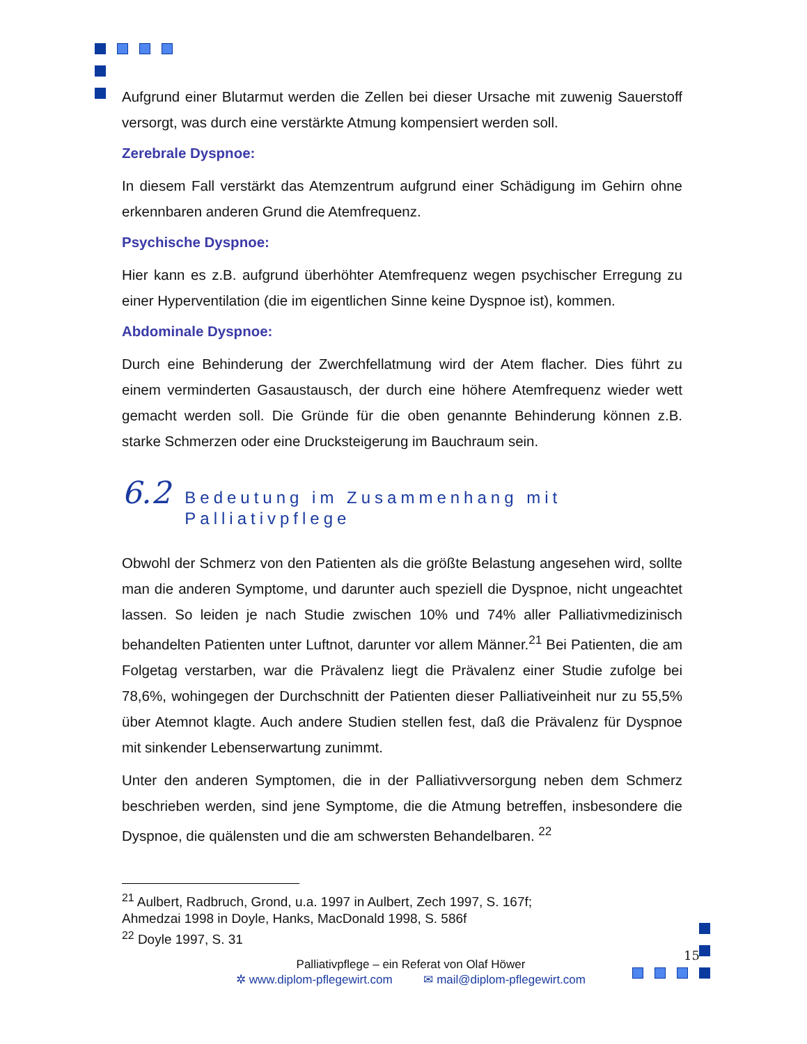Aufgrund einer Blutarmut werden die Zellen bei dieser Ursache mit zuwenig Sauerstoff versorgt, was durch eine verstärkte Atmung kompensiert werden soll.
Zerebrale Dyspnoe:
In diesem Fall verstärkt das Atemzentrum aufgrund einer Schädigung im Gehirn ohne erkennbaren anderen Grund die Atemfrequenz.
Psychische Dyspnoe:
Hier kann es z.B. aufgrund überhöhter Atemfrequenz wegen psychischer Erregung zu einer Hyperventilation (die im eigentlichen Sinne keine Dyspnoe ist), kommen.
Abdominale Dyspnoe:
Durch eine Behinderung der Zwerchfellatmung wird der Atem flacher. Dies führt zu einem verminderten Gasaustausch, der durch eine höhere Atemfrequenz wieder wett gemacht werden soll. Die Gründe für die oben genannte Behinderung können z.B. starke Schmerzen oder eine Drucksteigerung im Bauchraum sein.
6.2 Bedeutung im Zusammenhang mit Palliativpflege
Obwohl der Schmerz von den Patienten als die größte Belastung angesehen wird, sollte man die anderen Symptome, und darunter auch speziell die Dyspnoe, nicht ungeachtet lassen. So leiden je nach Studie zwischen 10% und 74% aller Palliativmedizinisch behandelten Patienten unter Luftnot, darunter vor allem Männer.<sup>21</sup> Bei Patienten, die am Folgetag verstarben, war die Prävalenz liegt die Prävalenz einer Studie zufolge bei 78,6%, wohingegen der Durchschnitt der Patienten dieser Palliativeinheit nur zu 55,5% über Atemnot klagte. Auch andere Studien stellen fest, daß die Prävalenz für Dyspnoe mit sinkender Lebenserwartung zunimmt.
Unter den anderen Symptomen, die in der Palliativversorgung neben dem Schmerz beschrieben werden, sind jene Symptome, die die Atmung betreffen, insbesondere die Dyspnoe, die quälensten und die am schwersten Behandelbaren. <sup>22</sup>
<sup>21</sup> Aulbert, Radbruch, Grond, u.a. 1997 in Aulbert, Zech 1997, S. 167f;
Ahmedzai 1998 in Doyle, Hanks, MacDonald 1998, S. 586f
<sup>22</sup> Doyle 1997, S. 31
Palliativpflege – ein Referat von Olaf Höwer
✲ www.diplom-pflegewirt.com ✉ mail@diplom-pflegewirt.com
15